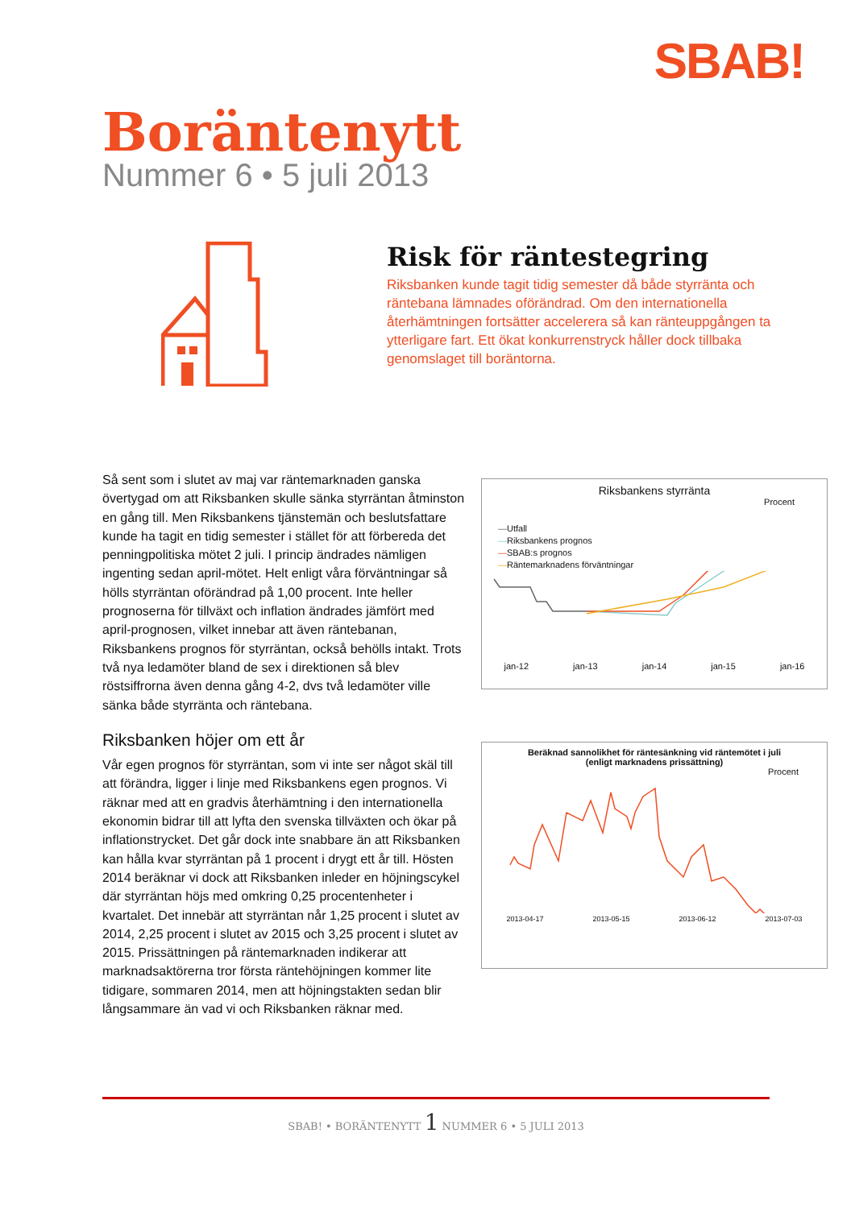SBAB!
Boräntenytt
Nummer 6 • 5 juli 2013
Risk för räntestegring
Riksbanken kunde tagit tidig semester då både styrränta och räntebana lämnades oförändrad. Om den internationella återhämtningen fortsätter accelerera så kan ränteuppgången ta ytterligare fart. Ett ökat konkurrenstryck håller dock tillbaka genomslaget till boräntorna.
Så sent som i slutet av maj var räntemarknaden ganska övertygad om att Riksbanken skulle sänka styrräntan åtminston en gång till. Men Riksbankens tjänstemän och beslutsfattare kunde ha tagit en tidig semester i stället för att förbereda det penningpolitiska mötet 2 juli. I princip ändrades nämligen ingenting sedan april-mötet. Helt enligt våra förväntningar så hölls styrräntan oförändrad på 1,00 procent. Inte heller prognoserna för tillväxt och inflation ändrades jämfört med april-prognosen, vilket innebar att även räntebanan, Riksbankens prognos för styrräntan, också behölls intakt. Trots två nya ledamöter bland de sex i direktionen så blev röstsiffrorna även denna gång 4-2, dvs två ledamöter ville sänka både styrränta och räntebana.
Riksbanken höjer om ett år
Vår egen prognos för styrräntan, som vi inte ser något skäl till att förändra, ligger i linje med Riksbankens egen prognos. Vi räknar med att en gradvis återhämtning i den internationella ekonomin bidrar till att lyfta den svenska tillväxten och ökar på inflationstrycket. Det går dock inte snabbare än att Riksbanken kan hålla kvar styrräntan på 1 procent i drygt ett år till. Hösten 2014 beräknar vi dock att Riksbanken inleder en höjningscykel där styrräntan höjs med omkring 0,25 procentenheter i kvartalet. Det innebär att styrräntan når 1,25 procent i slutet av 2014, 2,25 procent i slutet av 2015 och 3,25 procent i slutet av 2015. Prissättningen på räntemarknaden indikerar att marknadsaktörerna tror första räntehöjningen kommer lite tidigare, sommaren 2014, men att höjningstakten sedan blir långsammare än vad vi och Riksbanken räknar med.
Riksbankens styrränta
Procent
—Utfall
—Riksbankens prognos
—SBAB:s prognos
—Räntemarknadens förväntningar
jan-12 jan-13 jan-14 jan-15 jan-16
Beräknad sannolikhet för räntesänkning vid räntemötet i juli
(enligt marknadens prissättning)
Procent
2013-04-17 2013-05-15 2013-06-12 2013-07-03
SBAB! • BORÄNTENYTT 1 NUMMER 6 • 5 JULI 2013